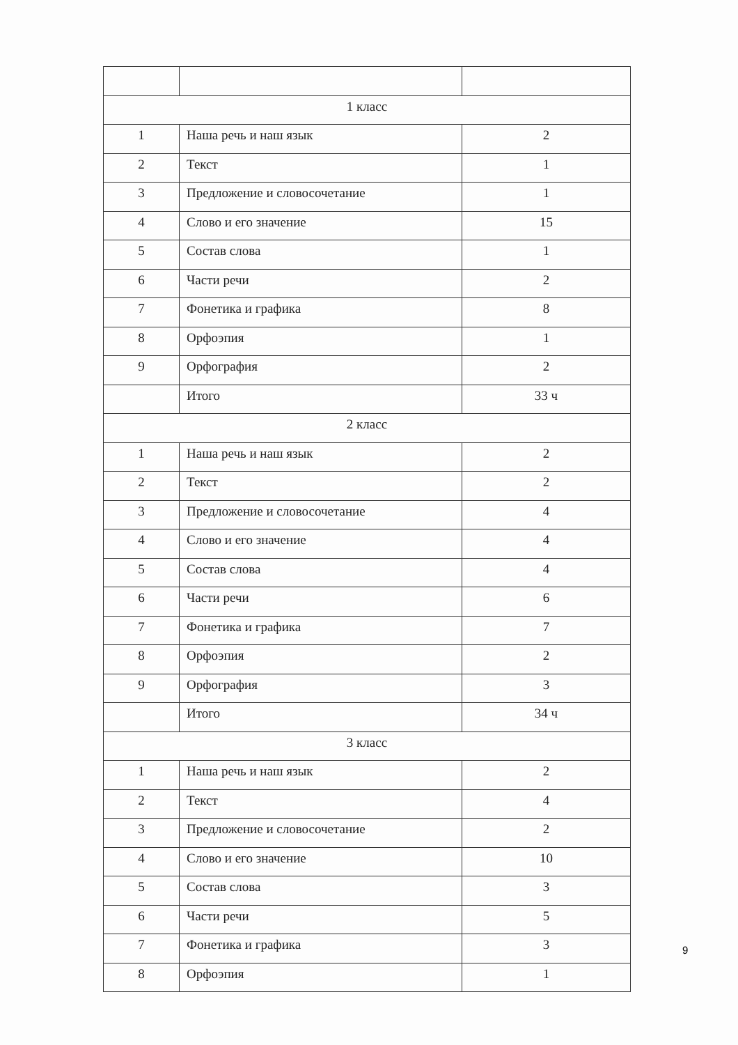| 1 класс | | |
| 1 | Наша речь и наш язык | 2 |
| 2 | Текст | 1 |
| 3 | Предложение и словосочетание | 1 |
| 4 | Слово и его значение | 15 |
| 5 | Состав слова | 1 |
| 6 | Части речи | 2 |
| 7 | Фонетика и графика | 8 |
| 8 | Орфоэпия | 1 |
| 9 | Орфография | 2 |
| | Итого | 33 ч |
| 2 класс | | |
| 1 | Наша речь и наш язык | 2 |
| 2 | Текст | 2 |
| 3 | Предложение и словосочетание | 4 |
| 4 | Слово и его значение | 4 |
| 5 | Состав слова | 4 |
| 6 | Части речи | 6 |
| 7 | Фонетика и графика | 7 |
| 8 | Орфоэпия | 2 |
| 9 | Орфография | 3 |
| | Итого | 34 ч |
| 3 класс | | |
| 1 | Наша речь и наш язык | 2 |
| 2 | Текст | 4 |
| 3 | Предложение и словосочетание | 2 |
| 4 | Слово и его значение | 10 |
| 5 | Состав слова | 3 |
| 6 | Части речи | 5 |
| 7 | Фонетика и графика | 3 |
| 8 | Орфоэпия | 1 |
9